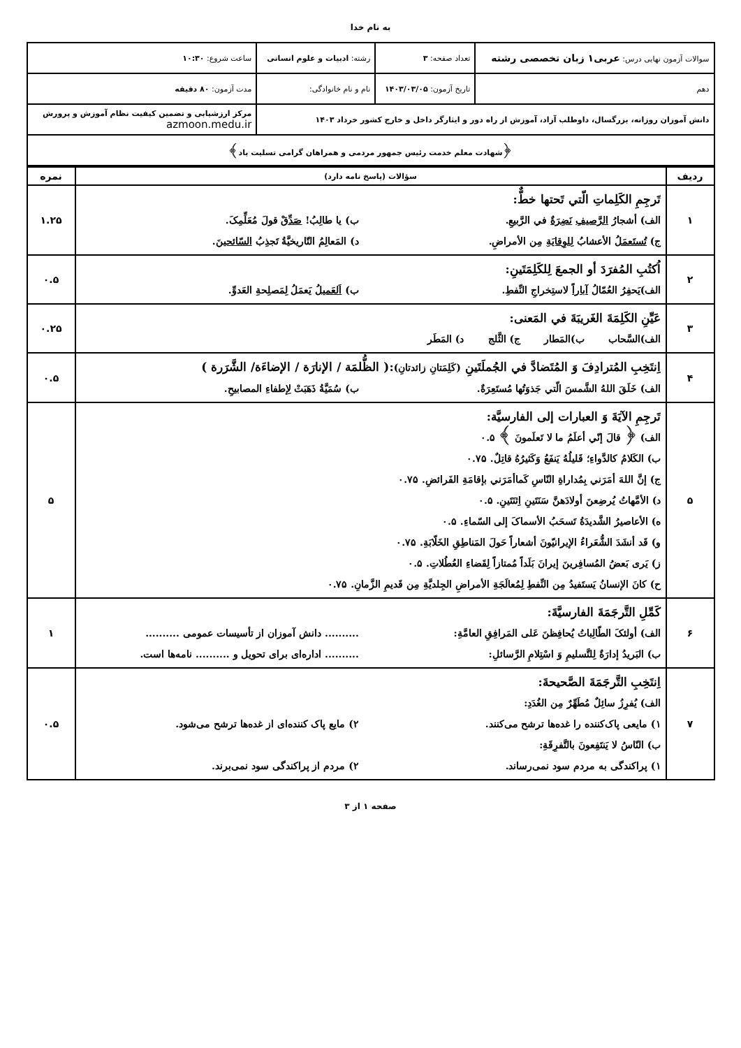به نام خدا
| سوالات آزمون نهایی درس: عربی۱ زبان تخصصی رشته | تعداد صفحه: ۳ | رشته: ادبیات و علوم انسانی | ساعت شروع: ۱۰:۳۰ |
| دهم | تاریخ آزمون: ۱۴۰۳/۰۳/۰۵ | نام و نام خانوادگی: | مدت آزمون: ۸۰ دقیقه |
| دانش آموزان روزانه، بزرگسال، داوطلب آزاد، آموزش از راه دور و ایثارگر داخل و خارج کشور خرداد ۱۴۰۳ | | | مرکز ارزشیابی و تضمین کیفیت نظام آموزش و پرورش azmoon.medu.ir |
| ﴿شهادت معلم خدمت رئیس جمهور مردمی و همراهان گرامی تسلیت باد﴾ | | | |
| ردیف | سؤالات (پاسخ نامه دارد) | نمره |
| --- | --- | --- |
| ۱ | تَرجِمِ الکَلِماتِ الّتي تَحتها خطٌّ: الف) أشجارُ الرَّصیفِ نَضِرَةٌ في الرَّبیعِ. ب) یا طالِبُ! صَدِّقْ قولَ مُعَلِّمِکَ. ج) تُستَعمَلُ الأعشابُ لِلوِقایَةِ مِن الأمراضِ. د) المَعالِمُ التّاریخیَّةُ تَجذِبُ السّائحینَ . | ۱.۲۵ |
| ۲ | اُکتُبِ المُفرَدَ أو الجمعَ لِلکَلِمَتَینِ: الف)یَحفِرُ العُمّالُ آباراً لاستِخراجِ النِّفطِ. ب) اَلعَمیلُ یَعمَلُ لِمَصلِحةِ العَدوِّ. | ۰.۵ |
| ۳ | عَیِّنِ الکَلِمَةَ الغَریبَةَ في المَعنی: الف)السَّحاب ب)المَطار ج) الثَّلج د) المَطَر | ۰.۲۵ |
| ۴ | اِنتَخِبِ المُترادِفَ وَ المُتَضادَّ في الجُملَتَینِ (کَلِمَتانِ زائدتانِ) :( الظُّلمَة / الإنارَة / الإضاءَة/ الشَّرَرة ) الف) خَلَقَ اللهُ الشَّمسَ الّتي جَذوَتُها مُستَعِرَةٌ. ب) سُمَیَّةُ ذَهَبَتْ لِإطفاءِ المصابیحِ. | ۰.۵ |
| ۵ | تَرجِمِ الآیَةَ وَ العبارات إلی الفارسیَّة: الف) ﴿ قالَ إنّي أعلَمُ ما لا تَعلَمونَ ﴾ ۰.۵ ب) الکَلامُ کالدَّواءِ؛ قَلیلُهُ یَنفَعُ وَکَثیرُهُ قاتِلٌ. ۰.۷۵ ج) إنَّ اللهَ أمَرَني بِمُداراةِ النّاسِ کَماأمَرَني بإقامَةِ الفَرائضِ. ۰.۷۵ د) الأمَّهاتُ یُرضِعنَ أولادَهنَّ سَنَتَینِ اِثنَتَینِ. ۰.۵ ه) الأعاصیرُ الشَّدیدَةُ تَسحَبُ الأسماکَ إلی السّماءِ. ۰.۵ و) قَد أنشَدَ الشُّعَراءُ الإیرانیّونَ أشعاراً حَولَ المَناطِقِ الخَلّابَةِ. ۰.۷۵ ز) یَری بَعضُ المُسافِرینَ إیرانَ بَلَداً مُمتازاً لِقَضاءِ العُطُلاتِ. ۰.۵ ح) کانَ الإنسانُ یَستَفیدُ مِن النِّفطِ لِمُعالَجَةِ الأمراضِ الجِلدیَّةِ مِن قَدیمِ الزَّمانِ. ۰.۷۵ | ۵ |
| ۶ | کَمِّلِ التَّرجَمَةَ الفارسیَّةَ: الف) أولئکَ الطّالِباتُ یُحافِظنَ عَلی المَرافِقِ العامَّةِ: .......... دانش آموزان از تأسیسات عمومی .......... ب) البَریدُ إدارَةٌ لِلتَّسلیمِ وَ اسْتِلامِ الرَّسائلِ: .......... اداره‌ای برای تحویل و .......... نامه‌ها است. | ۱ |
| ۷ | اِنتَخِبِ التَّرجَمَةَ الصَّحیحةَ: الف) یُفرِزُ سائِلٌ مُطَهِّرٌ مِن الغُدَدِ: ۱) مایعی پاک‌کننده را غده‌ها ترشح می‌کنند. ۲) مایع پاک کننده‌ای از غده‌ها ترشح می‌شود. ب) النّاسُ لا یَنتَفِعونَ بالتَّفرِقَةِ: ۱) پراکندگی به مردم سود نمی‌رساند. ۲) مردم از پراکندگی سود نمی‌برند. | ۰.۵ |
صفحه ۱ از ۳